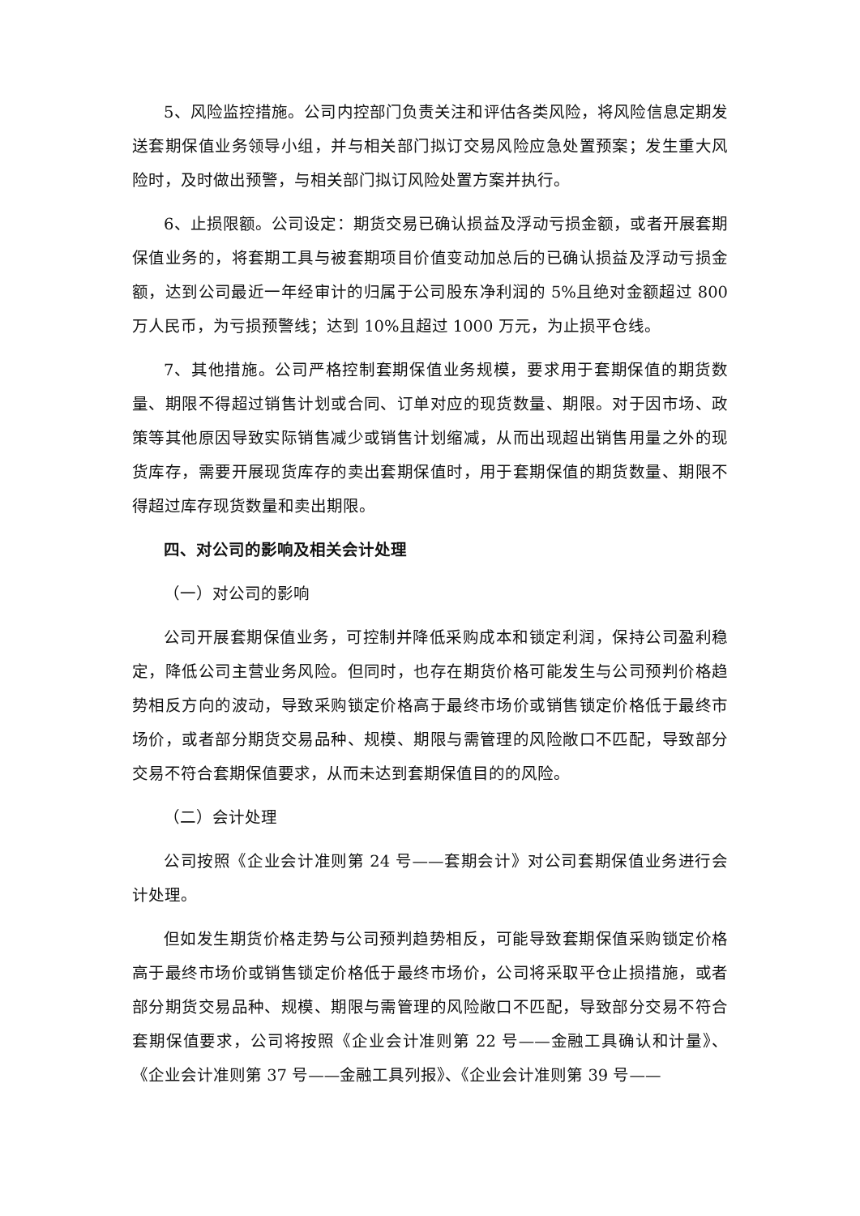5、风险监控措施。公司内控部门负责关注和评估各类风险，将风险信息定期发送套期保值业务领导小组，并与相关部门拟订交易风险应急处置预案；发生重大风险时，及时做出预警，与相关部门拟订风险处置方案并执行。
6、止损限额。公司设定：期货交易已确认损益及浮动亏损金额，或者开展套期保值业务的，将套期工具与被套期项目价值变动加总后的已确认损益及浮动亏损金额，达到公司最近一年经审计的归属于公司股东净利润的 5%且绝对金额超过 800 万人民币，为亏损预警线；达到 10%且超过 1000 万元，为止损平仓线。
7、其他措施。公司严格控制套期保值业务规模，要求用于套期保值的期货数量、期限不得超过销售计划或合同、订单对应的现货数量、期限。对于因市场、政策等其他原因导致实际销售减少或销售计划缩减，从而出现超出销售用量之外的现货库存，需要开展现货库存的卖出套期保值时，用于套期保值的期货数量、期限不得超过库存现货数量和卖出期限。
四、对公司的影响及相关会计处理
（一）对公司的影响
公司开展套期保值业务，可控制并降低采购成本和锁定利润，保持公司盈利稳定，降低公司主营业务风险。但同时，也存在期货价格可能发生与公司预判价格趋势相反方向的波动，导致采购锁定价格高于最终市场价或销售锁定价格低于最终市场价，或者部分期货交易品种、规模、期限与需管理的风险敞口不匹配，导致部分交易不符合套期保值要求，从而未达到套期保值目的的风险。
（二）会计处理
公司按照《企业会计准则第 24 号——套期会计》对公司套期保值业务进行会计处理。
但如发生期货价格走势与公司预判趋势相反，可能导致套期保值采购锁定价格高于最终市场价或销售锁定价格低于最终市场价，公司将采取平仓止损措施，或者部分期货交易品种、规模、期限与需管理的风险敞口不匹配，导致部分交易不符合套期保值要求，公司将按照《企业会计准则第 22 号——金融工具确认和计量》、《企业会计准则第 37 号——金融工具列报》、《企业会计准则第 39 号——